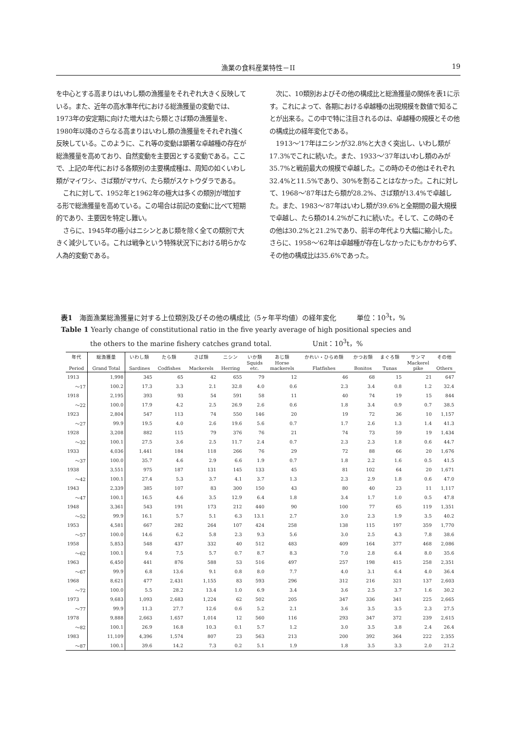漁業の食料産業特性－II 19
を中心とする高まりはいわし類の漁獲量をそれぞれ大きく反映している。また、近年の高水準年代における総漁獲量の変動では、1973年の安定期に向けた増大はたら類とさば類の漁獲量を、1980年以降のさらなる高まりはいわし類の漁獲量をそれぞれ強く反映している。このように、これ等の変動は顕著な卓越種の存在が総漁獲量を高めており、自然変動を主要因とする変動である。ここで、上記の年代における各類別の主要構成種は、周知の如くいわし類がマイワシ、さば類がマサバ、たら類がスケトウダラである。
これに対して、1952年と1962年の極大は多くの類別が増加する形で総漁獲量を高めている。この場合は前記の変動に比べて短期的であり、主要因を特定し難い。
さらに、1945年の極小はニシンとあじ類を除く全ての類別で大きく減少している。これは戦争という特殊状況下における明らかな人為的変動である。
次に、10類別およびその他の構成比と総漁獲量の関係を表1に示す。これによって、各期における卓越種の出現規模を数値で知ることが出来る。この中で特に注目されるのは、卓越種の規模とその他の構成比の経年変化である。
1913～'17年はニシンが32.8%と大きく突出し、いわし類が17.3%でこれに続いた。また、1933～'37年はいわし類のみが35.7%と戦前最大の規模で卓越した。この時のその他はそれぞれ32.4%と11.5%であり、30%を割ることはなかった。これに対して、1968～'87年はたら類が28.2%、さば類が13.4%で卓越した。また、1983～'87年はいわし類が39.6%と全期間の最大規模で卓越し、たら類の14.2%がこれに続いた。そして、この時のその他は30.2%と21.2%であり、前半の年代より大幅に縮小した。さらに、1958～'62年は卓越種が存在しなかったにもかかわらず、その他の構成比は35.6%であった。
表1　海面漁業総漁獲量に対する上位類別及びその他の構成比（5ヶ年平均値）の経年変化　　　単位：10<sup>3</sup>t，%
Table 1 Yearly change of constitutional ratio in the five yearly average of high positional species and
the others to the marine fishery catches grand total.　　　　　　Unit：10<sup>3</sup>t，%
| 年代 Period | 総漁獲量 Grand Total | いわし類 Sardines | たら類 Codfishes | さば類 Mackerels | ニシン Herring | いか類 Squids etc. | あじ類 Horse mackerels | かれい・ひらめ類 Flatfishes | かつお類 Bonitos | まぐろ類 Tunas | サンマ Mackerel pike | その他 Others |
| --- | --- | --- | --- | --- | --- | --- | --- | --- | --- | --- | --- | --- |
| 1913 | 1,998 | 345 | 65 | 42 | 655 | 79 | 12 | 46 | 68 | 15 | 21 | 647 |
| ～17 | 100.2 | 17.3 | 3.3 | 2.1 | 32.8 | 4.0 | 0.6 | 2.3 | 3.4 | 0.8 | 1.2 | 32.4 |
| 1918 | 2,195 | 393 | 93 | 54 | 591 | 58 | 11 | 40 | 74 | 19 | 15 | 844 |
| ～22 | 100.0 | 17.9 | 4.2 | 2.5 | 26.9 | 2.6 | 0.6 | 1.8 | 3.4 | 0.9 | 0.7 | 38.5 |
| 1923 | 2,804 | 547 | 113 | 74 | 550 | 146 | 20 | 19 | 72 | 36 | 10 | 1,157 |
| ～27 | 99.9 | 19.5 | 4.0 | 2.6 | 19.6 | 5.6 | 0.7 | 1.7 | 2.6 | 1.3 | 1.4 | 41.3 |
| 1928 | 3,208 | 882 | 115 | 79 | 376 | 76 | 21 | 74 | 73 | 59 | 19 | 1,434 |
| ～32 | 100.1 | 27.5 | 3.6 | 2.5 | 11.7 | 2.4 | 0.7 | 2.3 | 2.3 | 1.8 | 0.6 | 44.7 |
| 1933 | 4,036 | 1,441 | 184 | 118 | 266 | 76 | 29 | 72 | 88 | 66 | 20 | 1,676 |
| ～37 | 100.0 | 35.7 | 4.6 | 2.9 | 6.6 | 1.9 | 0.7 | 1.8 | 2.2 | 1.6 | 0.5 | 41.5 |
| 1938 | 3,551 | 975 | 187 | 131 | 145 | 133 | 45 | 81 | 102 | 64 | 20 | 1,671 |
| ～42 | 100.1 | 27.4 | 5.3 | 3.7 | 4.1 | 3.7 | 1.3 | 2.3 | 2.9 | 1.8 | 0.6 | 47.0 |
| 1943 | 2,339 | 385 | 107 | 83 | 300 | 150 | 43 | 80 | 40 | 23 | 11 | 1,117 |
| ～47 | 100.1 | 16.5 | 4.6 | 3.5 | 12.9 | 6.4 | 1.8 | 3.4 | 1.7 | 1.0 | 0.5 | 47.8 |
| 1948 | 3,361 | 543 | 191 | 173 | 212 | 440 | 90 | 100 | 77 | 65 | 119 | 1,351 |
| ～52 | 99.9 | 16.1 | 5.7 | 5.1 | 6.3 | 13.1 | 2.7 | 3.0 | 2.3 | 1.9 | 3.5 | 40.2 |
| 1953 | 4,581 | 667 | 282 | 264 | 107 | 424 | 258 | 138 | 115 | 197 | 359 | 1,770 |
| ～57 | 100.0 | 14.6 | 6.2 | 5.8 | 2.3 | 9.3 | 5.6 | 3.0 | 2.5 | 4.3 | 7.8 | 38.6 |
| 1958 | 5,853 | 548 | 437 | 332 | 40 | 512 | 483 | 409 | 164 | 377 | 468 | 2,086 |
| ～62 | 100.1 | 9.4 | 7.5 | 5.7 | 0.7 | 8.7 | 8.3 | 7.0 | 2.8 | 6.4 | 8.0 | 35.6 |
| 1963 | 6,450 | 441 | 876 | 588 | 53 | 516 | 497 | 257 | 198 | 415 | 258 | 2,351 |
| ～67 | 99.9 | 6.8 | 13.6 | 9.1 | 0.8 | 8.0 | 7.7 | 4.0 | 3.1 | 6.4 | 4.0 | 36.4 |
| 1968 | 8,621 | 477 | 2,431 | 1,155 | 83 | 593 | 296 | 312 | 216 | 321 | 137 | 2,603 |
| ～72 | 100.0 | 5.5 | 28.2 | 13.4 | 1.0 | 6.9 | 3.4 | 3.6 | 2.5 | 3.7 | 1.6 | 30.2 |
| 1973 | 9,683 | 1,093 | 2,683 | 1,224 | 62 | 502 | 205 | 347 | 336 | 341 | 225 | 2,665 |
| ～77 | 99.9 | 11.3 | 27.7 | 12.6 | 0.6 | 5.2 | 2.1 | 3.6 | 3.5 | 3.5 | 2.3 | 27.5 |
| 1978 | 9,888 | 2,663 | 1,657 | 1,014 | 12 | 560 | 116 | 293 | 347 | 372 | 239 | 2,615 |
| ～82 | 100.1 | 26.9 | 16.8 | 10.3 | 0.1 | 5.7 | 1.2 | 3.0 | 3.5 | 3.8 | 2.4 | 26.4 |
| 1983 | 11,109 | 4,396 | 1,574 | 807 | 23 | 563 | 213 | 200 | 392 | 364 | 222 | 2,355 |
| ～87 | 100.1 | 39.6 | 14.2 | 7.3 | 0.2 | 5.1 | 1.9 | 1.8 | 3.5 | 3.3 | 2.0 | 21.2 |